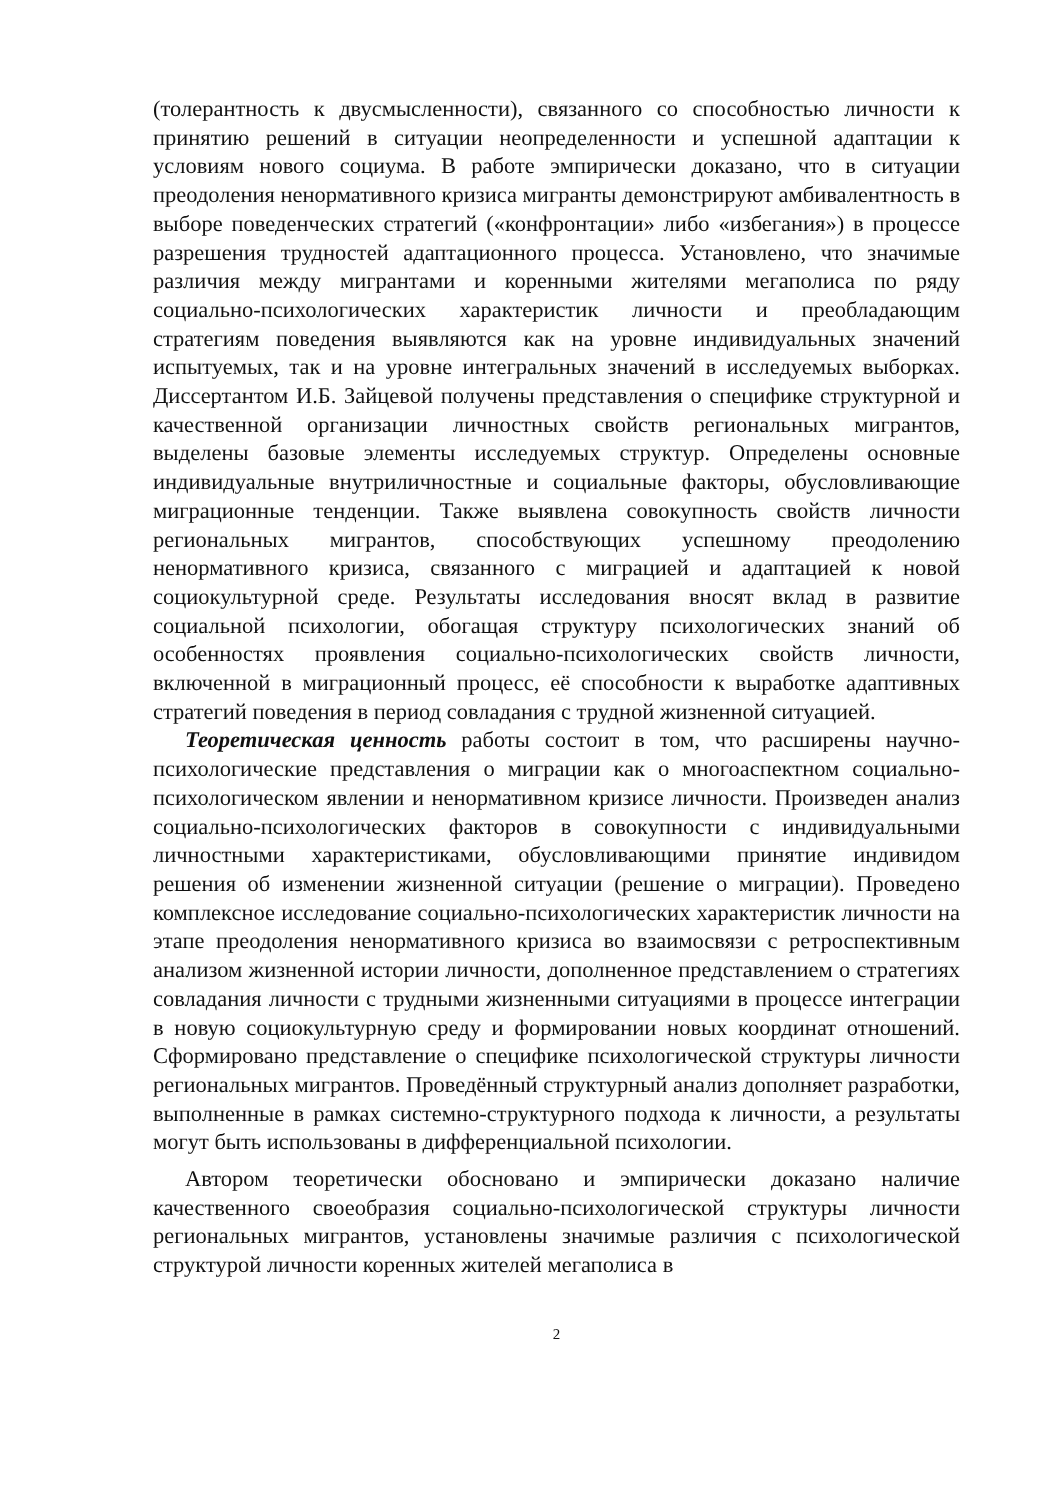(толерантность к двусмысленности), связанного со способностью личности к принятию решений в ситуации неопределенности и успешной адаптации к условиям нового социума. В работе эмпирически доказано, что в ситуации преодоления ненормативного кризиса мигранты демонстрируют амбивалентность в выборе поведенческих стратегий («конфронтации» либо «избегания») в процессе разрешения трудностей адаптационного процесса. Установлено, что значимые различия между мигрантами и коренными жителями мегаполиса по ряду социально-психологических характеристик личности и преобладающим стратегиям поведения выявляются как на уровне индивидуальных значений испытуемых, так и на уровне интегральных значений в исследуемых выборках. Диссертантом И.Б. Зайцевой получены представления о специфике структурной и качественной организации личностных свойств региональных мигрантов, выделены базовые элементы исследуемых структур. Определены основные индивидуальные внутриличностные и социальные факторы, обусловливающие миграционные тенденции. Также выявлена совокупность свойств личности региональных мигрантов, способствующих успешному преодолению ненормативного кризиса, связанного с миграцией и адаптацией к новой социокультурной среде. Результаты исследования вносят вклад в развитие социальной психологии, обогащая структуру психологических знаний об особенностях проявления социально-психологических свойств личности, включенной в миграционный процесс, её способности к выработке адаптивных стратегий поведения в период совладания с трудной жизненной ситуацией.
Теоретическая ценность работы состоит в том, что расширены научно-психологические представления о миграции как о многоаспектном социально-психологическом явлении и ненормативном кризисе личности. Произведен анализ социально-психологических факторов в совокупности с индивидуальными личностными характеристиками, обусловливающими принятие индивидом решения об изменении жизненной ситуации (решение о миграции). Проведено комплексное исследование социально-психологических характеристик личности на этапе преодоления ненормативного кризиса во взаимосвязи с ретроспективным анализом жизненной истории личности, дополненное представлением о стратегиях совладания личности с трудными жизненными ситуациями в процессе интеграции в новую социокультурную среду и формировании новых координат отношений. Сформировано представление о специфике психологической структуры личности региональных мигрантов. Проведённый структурный анализ дополняет разработки, выполненные в рамках системно-структурного подхода к личности, а результаты могут быть использованы в дифференциальной психологии.
Автором теоретически обосновано и эмпирически доказано наличие качественного своеобразия социально-психологической структуры личности региональных мигрантов, установлены значимые различия с психологической структурой личности коренных жителей мегаполиса в
2